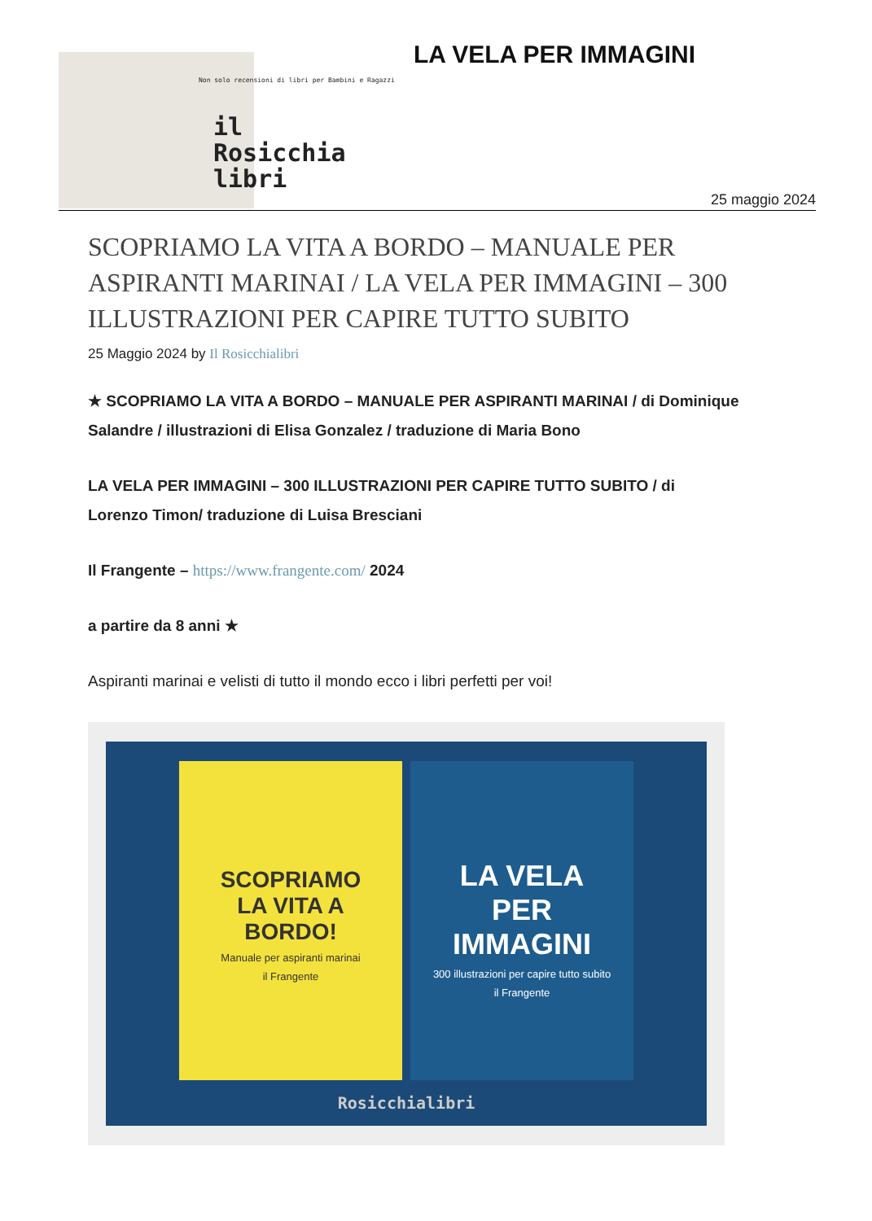Non solo recensioni di libri per Bambini e Ragazzi
il
Rosicchia
libri
LA VELA PER IMMAGINI
25 maggio 2024
SCOPRIAMO LA VITA A BORDO – MANUALE PER ASPIRANTI MARINAI / LA VELA PER IMMAGINI – 300 ILLUSTRAZIONI PER CAPIRE TUTTO SUBITO
25 Maggio 2024 by Il Rosicchialibri
★ SCOPRIAMO LA VITA A BORDO – MANUALE PER ASPIRANTI MARINAI / di Dominique Salandre / illustrazioni di Elisa Gonzalez / traduzione di Maria Bono
LA VELA PER IMMAGINI – 300 ILLUSTRAZIONI PER CAPIRE TUTTO SUBITO / di Lorenzo Timon/ traduzione di Luisa Bresciani
Il Frangente – https://www.frangente.com/ 2024
a partire da 8 anni ★
Aspiranti marinai e velisti di tutto il mondo ecco i libri perfetti per voi!
SCOPRIAMO
LA VITA A BORDO!
Manuale per aspiranti marinai
il Frangente
LA VELA
PER
IMMAGINI
300 illustrazioni per capire tutto subito
il Frangente
Rosicchialibri